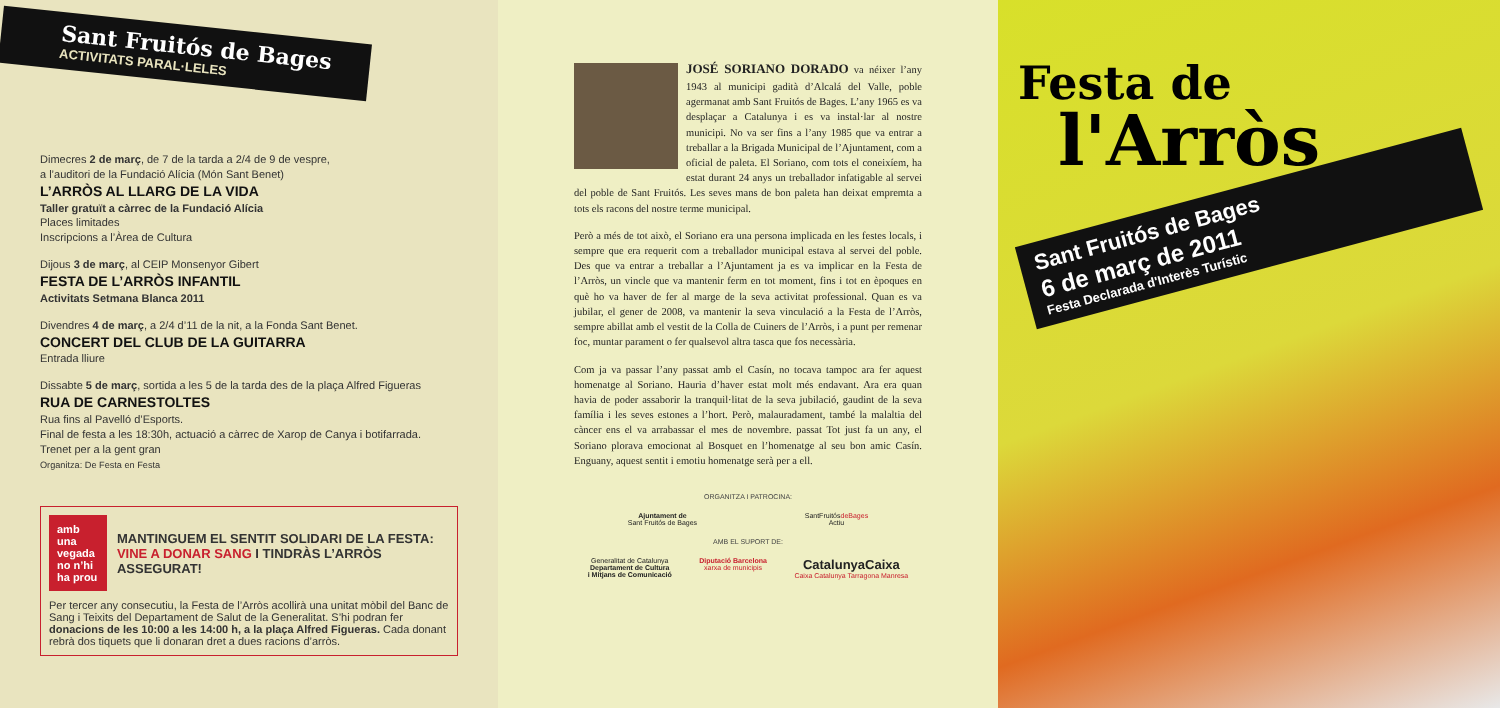Sant Fruitós de Bages
ACTIVITATS PARAL·LELES
Dimecres 2 de març, de 7 de la tarda a 2/4 de 9 de vespre,
a l’auditori de la Fundació Alícia (Món Sant Benet)
L’ARRÒS AL LLARG DE LA VIDA
Taller gratuït a càrrec de la Fundació Alícia
Places limitades
Inscripcions a l’Àrea de Cultura
Dijous 3 de març, al CEIP Monsenyor Gibert
FESTA DE L’ARRÒS INFANTIL
Activitats Setmana Blanca 2011
Divendres 4 de març, a 2/4 d’11 de la nit, a la Fonda Sant Benet.
CONCERT DEL CLUB DE LA GUITARRA
Entrada lliure
Dissabte 5 de març, sortida a les 5 de la tarda des de la plaça Alfred Figueras
RUA DE CARNESTOLTES
Rua fins al Pavelló d’Esports.
Final de festa a les 18:30h, actuació a càrrec de Xarop de Canya i botifarrada.
Trenet per a la gent gran
Organitza: De Festa en Festa
amb una vegada no n’hi ha prou
MANTINGUEM EL SENTIT SOLIDARI DE LA FESTA: VINE A DONAR SANG I TINDRÀS L’ARRÒS ASSEGURAT!
Per tercer any consecutiu, la Festa de l’Arròs acollirà una unitat mòbil del Banc de Sang i Teixits del Departament de Salut de la Generalitat. S’hi podran fer donacions de les 10:00 a les 14:00 h, a la plaça Alfred Figueras. Cada donant rebrà dos tiquets que li donaran dret a dues racions d’arròs.
JOSÉ SORIANO DORADO va néixer l’any 1943 al municipi gadità d’Alcalá del Valle, poble agermanat amb Sant Fruitós de Bages. L’any 1965 es va desplaçar a Catalunya i es va instal·lar al nostre municipi. No va ser fins a l’any 1985 que va entrar a treballar a la Brigada Municipal de l’Ajuntament, com a oficial de paleta. El Soriano, com tots el coneixíem, ha estat durant 24 anys un treballador infatigable al servei del poble de Sant Fruitós. Les seves mans de bon paleta han deixat empremta a tots els racons del nostre terme municipal.
Però a més de tot això, el Soriano era una persona implicada en les festes locals, i sempre que era requerit com a treballador municipal estava al servei del poble. Des que va entrar a treballar a l’Ajuntament ja es va implicar en la Festa de l’Arròs, un vincle que va mantenir ferm en tot moment, fins i tot en èpoques en què ho va haver de fer al marge de la seva activitat professional. Quan es va jubilar, el gener de 2008, va mantenir la seva vinculació a la Festa de l’Arròs, sempre abillat amb el vestit de la Colla de Cuiners de l’Arròs, i a punt per remenar foc, muntar parament o fer qualsevol altra tasca que fos necessària.
Com ja va passar l’any passat amb el Casín, no tocava tampoc ara fer aquest homenatge al Soriano. Hauria d’haver estat molt més endavant. Ara era quan havia de poder assaborir la tranquil·litat de la seva jubilació, gaudint de la seva família i les seves estones a l’hort. Però, malauradament, també la malaltia del càncer ens el va arrabassar el mes de novembre. passat Tot just fa un any, el Soriano plorava emocionat al Bosquet en l’homenatge al seu bon amic Casín. Enguany, aquest sentit i emotiu homenatge serà per a ell.
ORGANITZA I PATROCINA:
Ajuntament de
Sant Fruitós de Bages
SantFruitósdeBages
Actiu
AMB EL SUPORT DE:
Generalitat de Catalunya
Departament de Cultura
i Mitjans de Comunicació
Diputació Barcelona
xarxa de municipis
CatalunyaCaixa
Caixa Catalunya Tarragona Manresa
Festa de
l'Arròs
Sant Fruitós de Bages
6 de març de 2011
Festa Declarada d'Interès Turístic